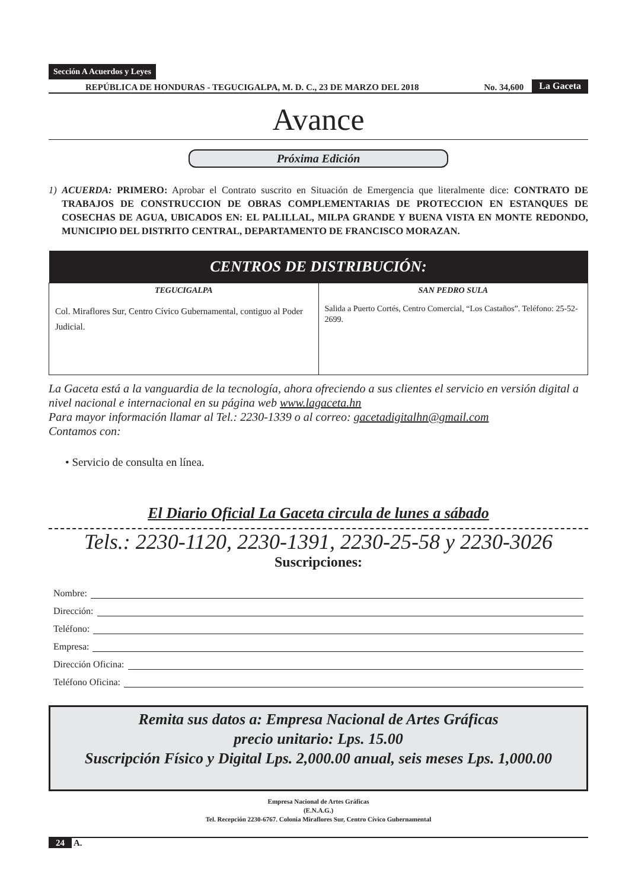Sección A Acuerdos y Leyes
REPÚBLICA DE HONDURAS - TEGUCIGALPA, M. D. C., 23 DE MARZO DEL 2018 No. 34,600 La Gaceta
Avance
Próxima Edición
1) ACUERDA: PRIMERO: Aprobar el Contrato suscrito en Situación de Emergencia que literalmente dice: CONTRATO DE TRABAJOS DE CONSTRUCCION DE OBRAS COMPLEMENTARIAS DE PROTECCION EN ESTANQUES DE COSECHAS DE AGUA, UBICADOS EN: EL PALILLAL, MILPA GRANDE Y BUENA VISTA EN MONTE REDONDO, MUNICIPIO DEL DISTRITO CENTRAL, DEPARTAMENTO DE FRANCISCO MORAZAN.
| CENTROS DE DISTRIBUCIÓN: | |
| --- | --- |
| TEGUCIGALPA | SAN PEDRO SULA |
| Col. Miraflores Sur, Centro Cívico Gubernamental, contiguo al Poder Judicial. | Salida a Puerto Cortés, Centro Comercial, “Los Castaños”. Teléfono: 25-52-2699. |
La Gaceta está a la vanguardia de la tecnología, ahora ofreciendo a sus clientes el servicio en versión digital a nivel nacional e internacional en su página web www.lagaceta.hn
Para mayor información llamar al Tel.: 2230-1339 o al correo: gacetadigitalhn@gmail.com
Contamos con:
• Servicio de consulta en línea.
El Diario Oficial La Gaceta circula de lunes a sábado
Tels.: 2230-1120, 2230-1391, 2230-25-58 y 2230-3026
Suscripciones:
Nombre:
Dirección:
Teléfono:
Empresa:
Dirección Oficina:
Teléfono Oficina:
Remita sus datos a: Empresa Nacional de Artes Gráficas
precio unitario: Lps. 15.00
Suscripción Físico y Digital Lps. 2,000.00 anual, seis meses Lps. 1,000.00
Empresa Nacional de Artes Gráficas
(E.N.A.G.)
Tel. Recepción 2230-6767. Colonia Miraflores Sur, Centro Cívico Gubernamental
24 A.